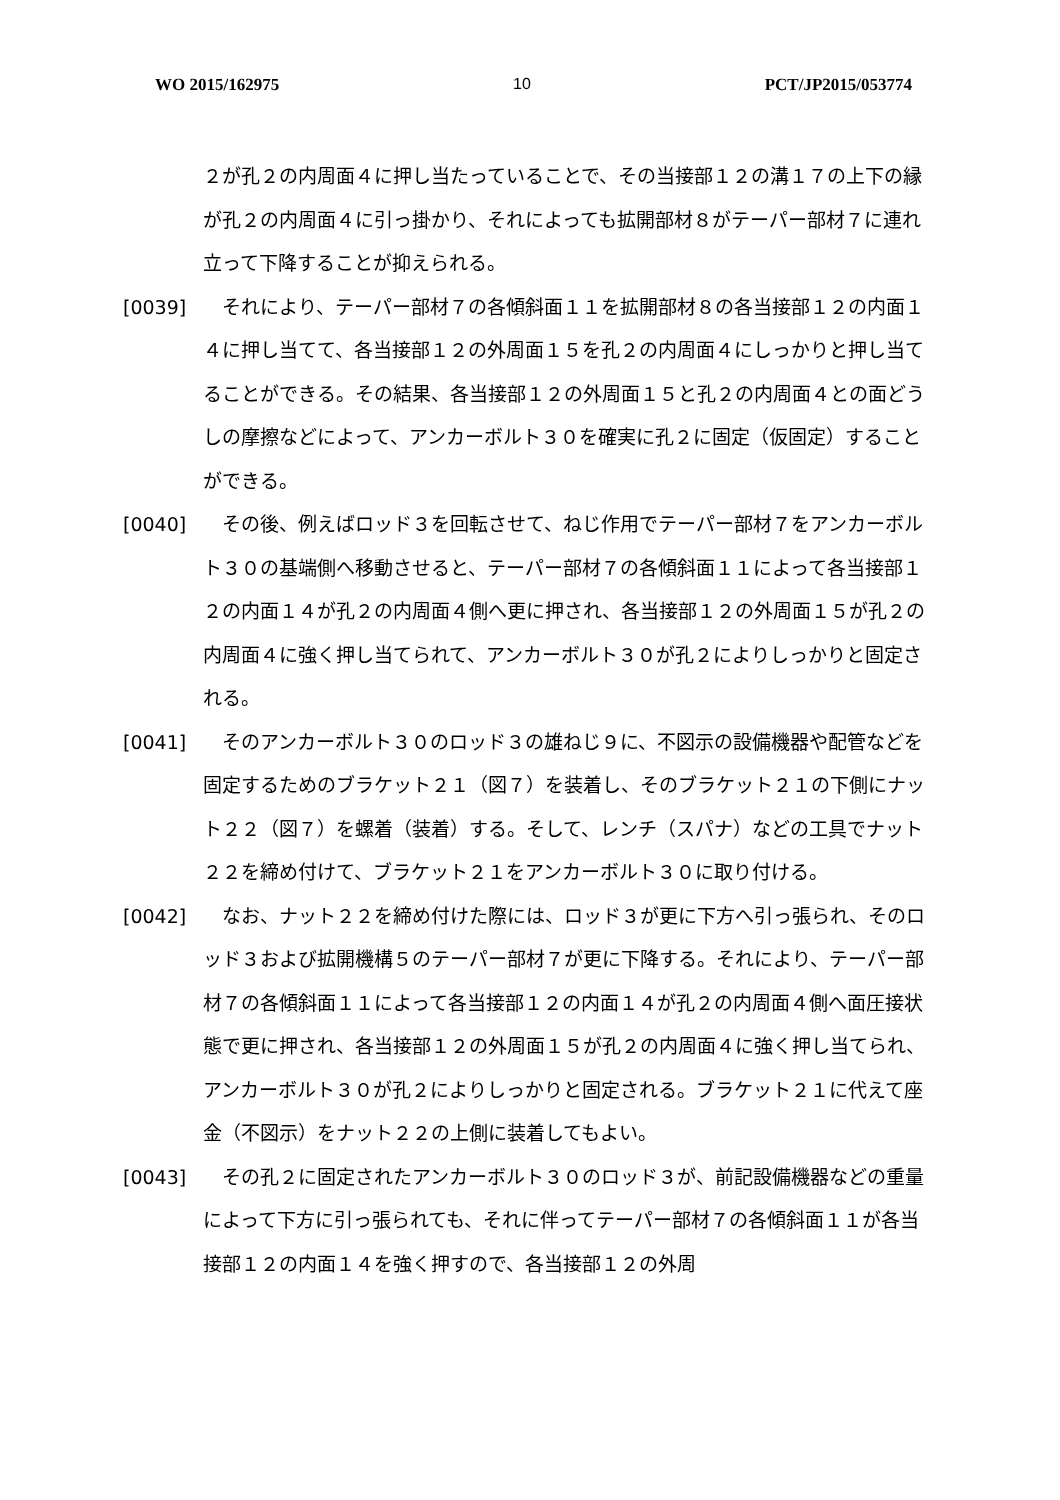WO 2015/162975 10 PCT/JP2015/053774
２が孔２の内周面４に押し当たっていることで、その当接部１２の溝１７の上下の縁が孔２の内周面４に引っ掛かり、それによっても拡開部材８がテーパー部材７に連れ立って下降することが抑えられる。
[0039] 　それにより、テーパー部材７の各傾斜面１１を拡開部材８の各当接部１２の内面１４に押し当てて、各当接部１２の外周面１５を孔２の内周面４にしっかりと押し当てることができる。その結果、各当接部１２の外周面１５と孔２の内周面４との面どうしの摩擦などによって、アンカーボルト３０を確実に孔２に固定（仮固定）することができる。
[0040] 　その後、例えばロッド３を回転させて、ねじ作用でテーパー部材７をアンカーボルト３０の基端側へ移動させると、テーパー部材７の各傾斜面１１によって各当接部１２の内面１４が孔２の内周面４側へ更に押され、各当接部１２の外周面１５が孔２の内周面４に強く押し当てられて、アンカーボルト３０が孔２によりしっかりと固定される。
[0041] 　そのアンカーボルト３０のロッド３の雄ねじ９に、不図示の設備機器や配管などを固定するためのブラケット２１（図７）を装着し、そのブラケット２１の下側にナット２２（図７）を螺着（装着）する。そして、レンチ（スパナ）などの工具でナット２２を締め付けて、ブラケット２１をアンカーボルト３０に取り付ける。
[0042] 　なお、ナット２２を締め付けた際には、ロッド３が更に下方へ引っ張られ、そのロッド３および拡開機構５のテーパー部材７が更に下降する。それにより、テーパー部材７の各傾斜面１１によって各当接部１２の内面１４が孔２の内周面４側へ面圧接状態で更に押され、各当接部１２の外周面１５が孔２の内周面４に強く押し当てられ、アンカーボルト３０が孔２によりしっかりと固定される。ブラケット２１に代えて座金（不図示）をナット２２の上側に装着してもよい。
[0043] 　その孔２に固定されたアンカーボルト３０のロッド３が、前記設備機器などの重量によって下方に引っ張られても、それに伴ってテーパー部材７の各傾斜面１１が各当接部１２の内面１４を強く押すので、各当接部１２の外周